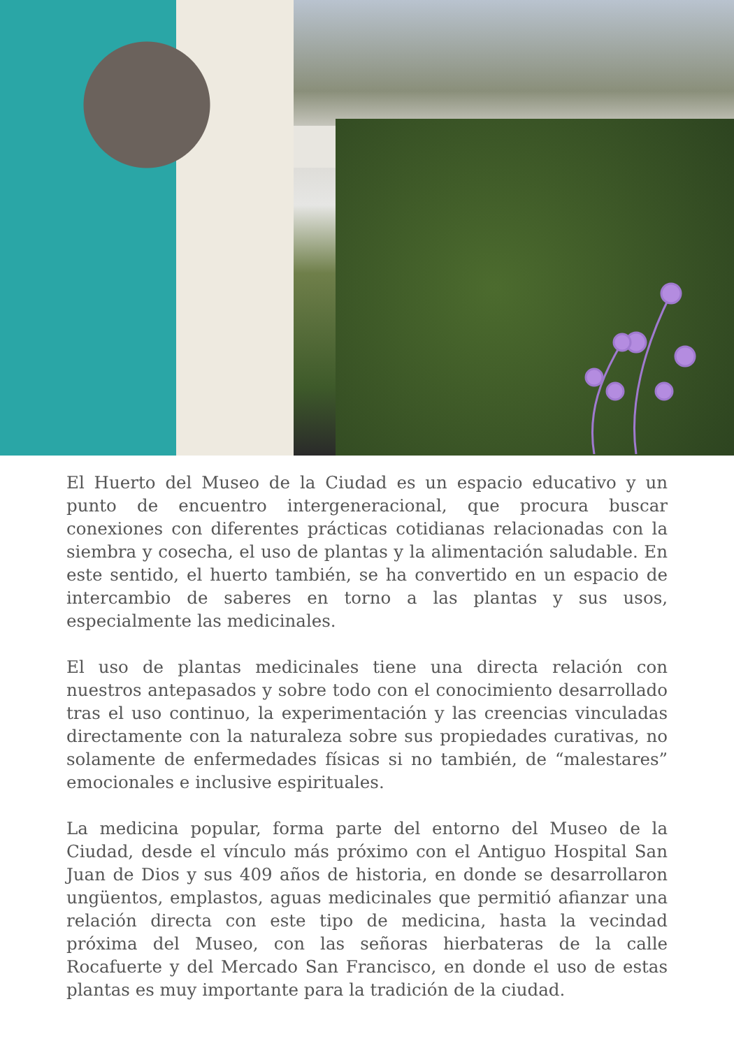El Huerto del Museo de la Ciudad es un espacio educativo y un punto de encuentro intergeneracional, que procura buscar conexiones con diferentes prácticas cotidianas relacionadas con la siembra y cosecha, el uso de plantas y la alimentación saludable. En este sentido, el huerto también, se ha convertido en un espacio de intercambio de saberes en torno a las plantas y sus usos, especialmente las medicinales.
El uso de plantas medicinales tiene una directa relación con nuestros antepasados y sobre todo con el conocimiento desarrollado tras el uso continuo, la experimentación y las creencias vinculadas directamente con la naturaleza sobre sus propiedades curativas, no solamente de enfermedades físicas si no también, de “malestares” emocionales e inclusive espirituales.
La medicina popular, forma parte del entorno del Museo de la Ciudad, desde el vínculo más próximo con el Antiguo Hospital San Juan de Dios y sus 409 años de historia, en donde se desarrollaron ungüentos, emplastos, aguas medicinales que permitió afianzar una relación directa con este tipo de medicina, hasta la vecindad próxima del Museo, con las señoras hierbateras de la calle Rocafuerte y del Mercado San Francisco, en donde el uso de estas plantas es muy importante para la tradición de la ciudad.